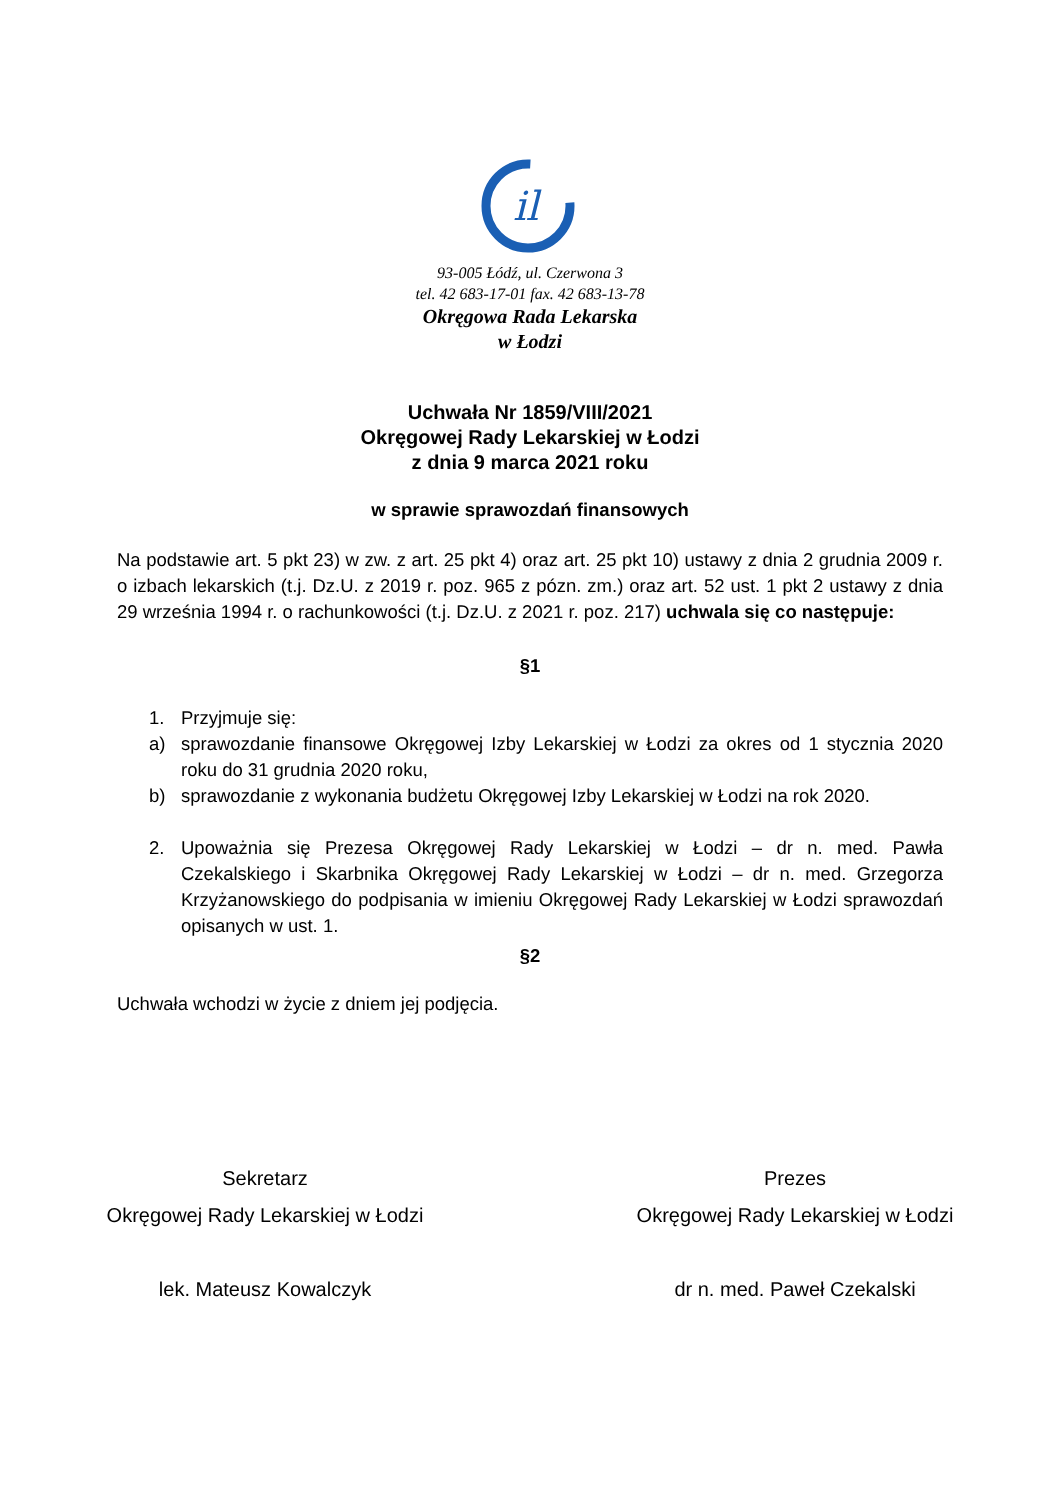il
93-005 Łódź, ul. Czerwona 3
tel. 42 683-17-01 fax. 42 683-13-78
Okręgowa Rada Lekarska
w Łodzi
Uchwała Nr 1859/VIII/2021
Okręgowej Rady Lekarskiej w Łodzi
z dnia 9 marca 2021 roku
w sprawie sprawozdań finansowych
Na podstawie art. 5 pkt 23) w zw. z art. 25 pkt 4) oraz art. 25 pkt 10) ustawy z dnia 2 grudnia 2009 r. o izbach lekarskich (t.j. Dz.U. z 2019 r. poz. 965 z pózn. zm.) oraz art. 52 ust. 1 pkt 2 ustawy z dnia 29 września 1994 r. o rachunkowości (t.j. Dz.U. z 2021 r. poz. 217) uchwala się co następuje:
§1
1. Przyjmuje się:
a) sprawozdanie finansowe Okręgowej Izby Lekarskiej w Łodzi za okres od 1 stycznia 2020 roku do 31 grudnia 2020 roku,
b) sprawozdanie z wykonania budżetu Okręgowej Izby Lekarskiej w Łodzi na rok 2020.
2. Upoważnia się Prezesa Okręgowej Rady Lekarskiej w Łodzi – dr n. med. Pawła Czekalskiego i Skarbnika Okręgowej Rady Lekarskiej w Łodzi – dr n. med. Grzegorza Krzyżanowskiego do podpisania w imieniu Okręgowej Rady Lekarskiej w Łodzi sprawozdań opisanych w ust. 1.
§2
Uchwała wchodzi w życie z dniem jej podjęcia.
Sekretarz
Okręgowej Rady Lekarskiej w Łodzi
lek. Mateusz Kowalczyk
Prezes
Okręgowej Rady Lekarskiej w Łodzi
dr n. med. Paweł Czekalski